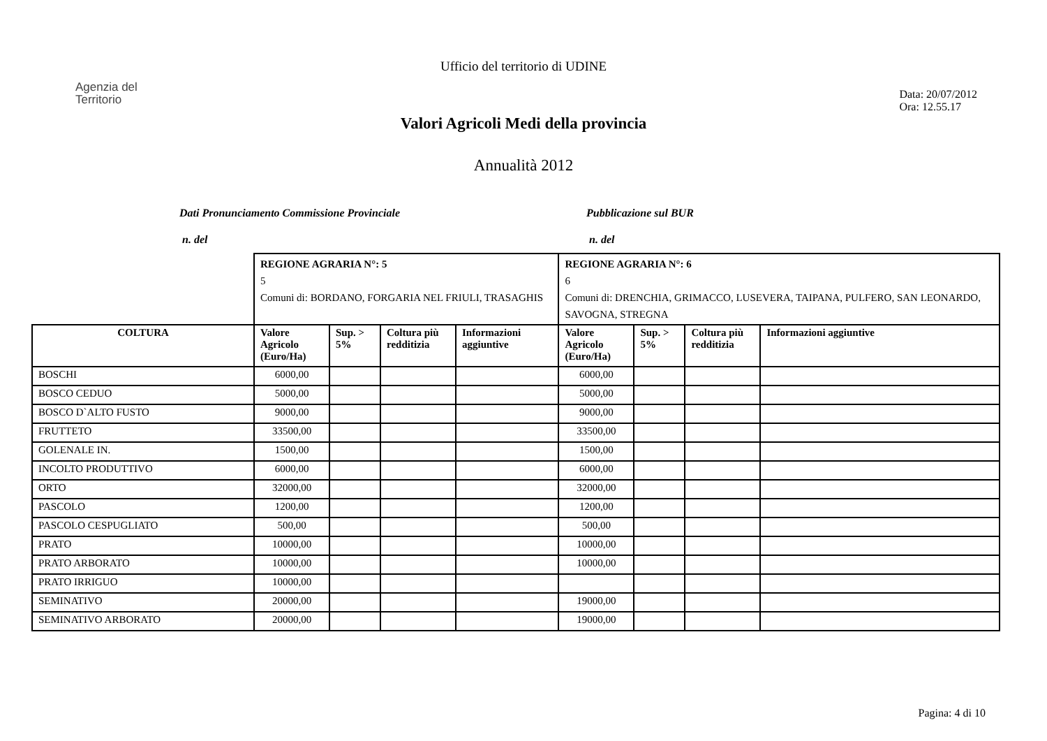Ufficio del territorio di UDINE
Agenzia del
Territorio
Data: 20/07/2012
Ora: 12.55.17
Valori Agricoli Medi della provincia
Annualità 2012
Dati Pronunciamento Commissione Provinciale
n. del
Pubblicazione sul BUR
n. del
| | REGIONE AGRARIA N°: 5 5 Comuni di: BORDANO, FORGARIA NEL FRIULI, TRASAGHIS | | | | REGIONE AGRARIA N°: 6 6 Comuni di: DRENCHIA, GRIMACCO, LUSEVERA, TAIPANA, PULFERO, SAN LEONARDO, SAVOGNA, STREGNA | | | |
| COLTURA | Valore Agricolo (Euro/Ha) | Sup. > 5% | Coltura più redditizia | Informazioni aggiuntive | Valore Agricolo (Euro/Ha) | Sup. > 5% | Coltura più redditizia | Informazioni aggiuntive |
| BOSCHI | 6000,00 | | | | 6000,00 | | | |
| BOSCO CEDUO | 5000,00 | | | | 5000,00 | | | |
| BOSCO D`ALTO FUSTO | 9000,00 | | | | 9000,00 | | | |
| FRUTTETO | 33500,00 | | | | 33500,00 | | | |
| GOLENALE IN. | 1500,00 | | | | 1500,00 | | | |
| INCOLTO PRODUTTIVO | 6000,00 | | | | 6000,00 | | | |
| ORTO | 32000,00 | | | | 32000,00 | | | |
| PASCOLO | 1200,00 | | | | 1200,00 | | | |
| PASCOLO CESPUGLIATO | 500,00 | | | | 500,00 | | | |
| PRATO | 10000,00 | | | | 10000,00 | | | |
| PRATO ARBORATO | 10000,00 | | | | 10000,00 | | | |
| PRATO IRRIGUO | 10000,00 | | | | | | | |
| SEMINATIVO | 20000,00 | | | | 19000,00 | | | |
| SEMINATIVO ARBORATO | 20000,00 | | | | 19000,00 | | | |
Pagina: 4 di 10